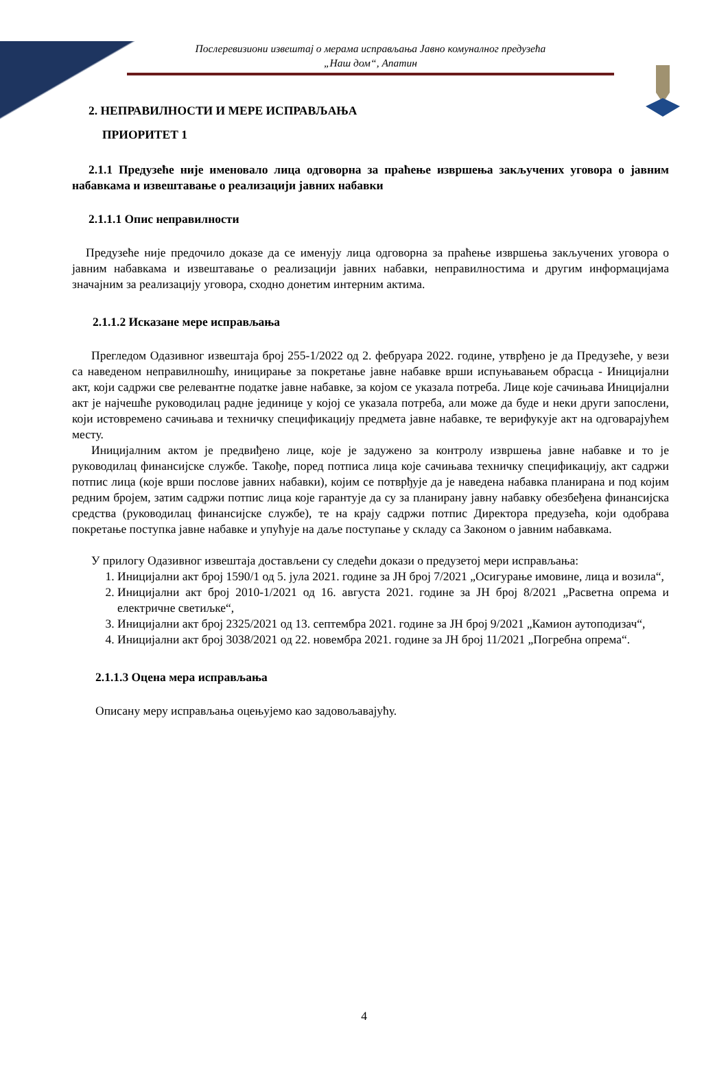Послеревизиони извештај о мерама исправљања Јавно комуналног предузећа
„Наш дом“, Апатин
2. НЕПРАВИЛНОСТИ И МЕРЕ ИСПРАВЉАЊА
ПРИОРИТЕТ 1
2.1.1 Предузеће није именовало лица одговорна за праћење извршења закључених уговора о јавним набавкама и извештавање о реализацији јавних набавки
2.1.1.1 Опис неправилности
Предузеће није предочило доказе да се именују лица одговорна за праћење извршења закључених уговора о јавним набавкама и извештавање о реализацији јавних набавки, неправилностима и другим информацијама значајним за реализацију уговора, сходно донетим интерним актима.
2.1.1.2 Исказане мере исправљања
Прегледом Одазивног извештаја број 255-1/2022 од 2. фебруара 2022. године, утврђено је да Предузеће, у вези са наведеном неправилношћу, иницирање за покретање јавне набавке врши испуњавањем обрасца - Иницијални акт, који садржи све релевантне податке јавне набавке, за којом се указала потреба. Лице које сачињава Иницијални акт је најчешће руководилац радне јединице у којој се указала потреба, али може да буде и неки други запослени, који истовремено сачињава и техничку спецификацију предмета јавне набавке, те верифукује акт на одговарајућем месту.
Иницијалним актом је предвиђено лице, које је задужено за контролу извршења јавне набавке и то је руководилац финансијске службе. Такође, поред потписа лица које сачињава техничку спецификацију, акт садржи потпис лица (које врши послове јавних набавки), којим се потврђује да је наведена набавка планирана и под којим редним бројем, затим садржи потпис лица које гарантује да су за планирану јавну набавку обезбеђена финансијска средства (руководилац финансијске службе), те на крају садржи потпис Директора предузећа, који одобрава покретање поступка јавне набавке и упућује на даље поступање у складу са Законом о јавним набавкама.
У прилогу Одазивног извештаја достављени су следећи докази о предузетој мери исправљања:
1. Иницијални акт број 1590/1 од 5. јула 2021. године за ЈН број 7/2021 „Осигурање имовине, лица и возила“,
2. Иницијални акт број 2010-1/2021 од 16. августа 2021. године за ЈН број 8/2021 „Расветна опрема и електричне светиљке“,
3. Иницијални акт број 2325/2021 од 13. септембра 2021. године за ЈН број 9/2021 „Камион аутоподизач“,
4. Иницијални акт број 3038/2021 од 22. новембра 2021. године за ЈН број 11/2021 „Погребна опрема“.
2.1.1.3 Оцена мера исправљања
Описану меру исправљања оцењујемо као задовољавајућу.
4